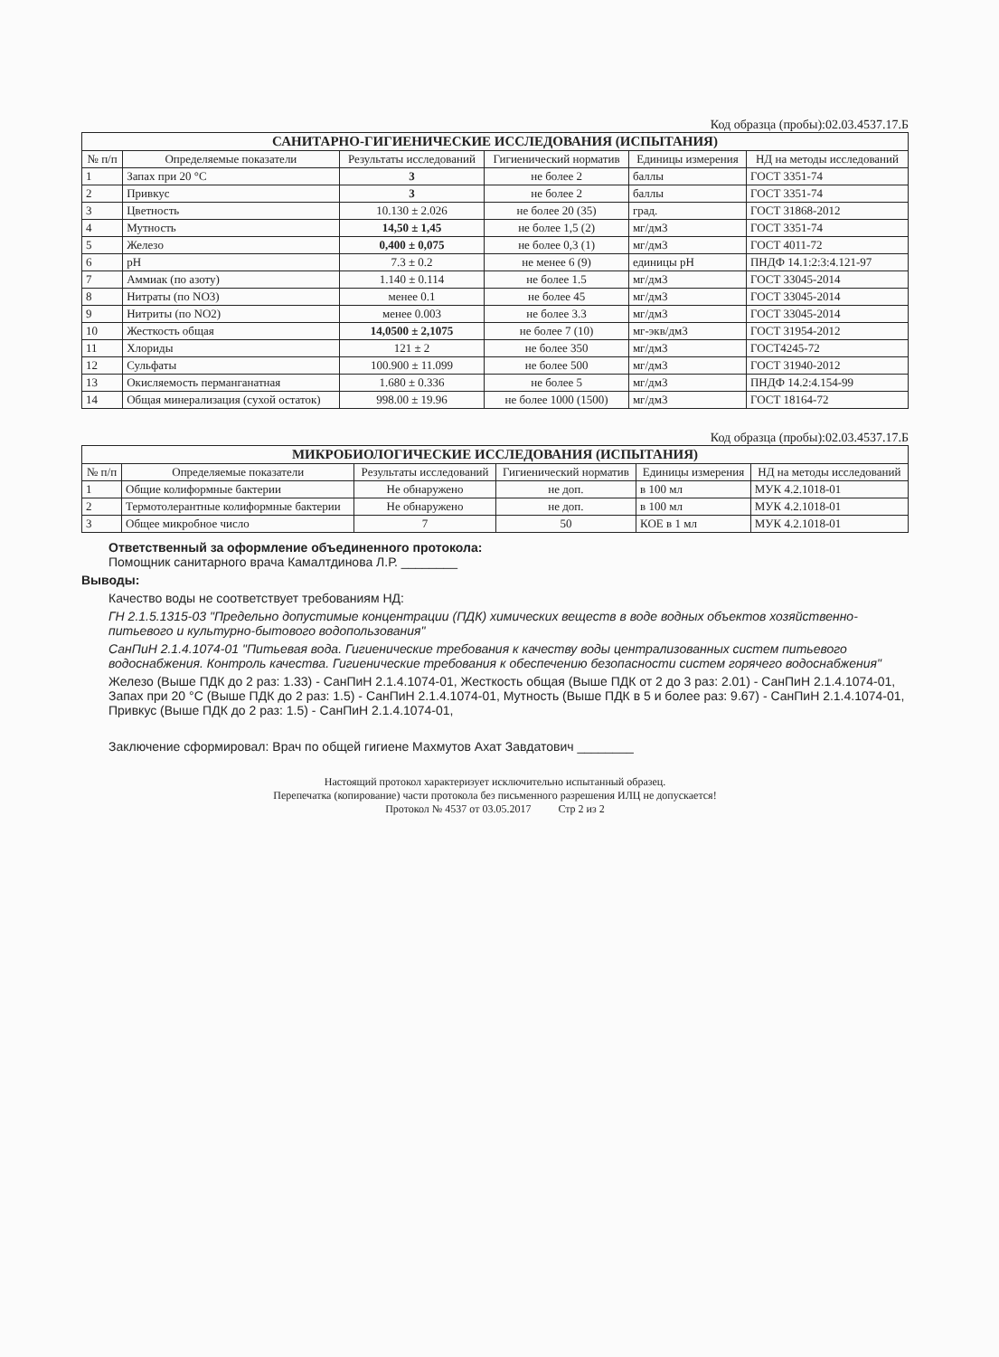Код образца (пробы):02.03.4537.17.Б
| САНИТАРНО-ГИГИЕНИЧЕСКИЕ ИССЛЕДОВАНИЯ (ИСПЫТАНИЯ) | | | | | |
| --- | --- | --- | --- | --- | --- |
| № п/п | Определяемые показатели | Результаты исследований | Гигиенический норматив | Единицы измерения | НД на методы исследований |
| 1 | Запах при 20 °C | 3 | не более 2 | баллы | ГОСТ 3351-74 |
| 2 | Привкус | 3 | не более 2 | баллы | ГОСТ 3351-74 |
| 3 | Цветность | 10.130 ± 2.026 | не более 20 (35) | град. | ГОСТ 31868-2012 |
| 4 | Мутность | 14,50 ± 1,45 | не более 1,5 (2) | мг/дм3 | ГОСТ 3351-74 |
| 5 | Железо | 0,400 ± 0,075 | не более 0,3 (1) | мг/дм3 | ГОСТ 4011-72 |
| 6 | pH | 7.3 ± 0.2 | не менее 6 (9) | единицы pH | ПНДФ 14.1:2:3:4.121-97 |
| 7 | Аммиак (по азоту) | 1.140 ± 0.114 | не более 1.5 | мг/дм3 | ГОСТ 33045-2014 |
| 8 | Нитраты (по NO3) | менее 0.1 | не более 45 | мг/дм3 | ГОСТ 33045-2014 |
| 9 | Нитриты (по NO2) | менее 0.003 | не более 3.3 | мг/дм3 | ГОСТ 33045-2014 |
| 10 | Жесткость общая | 14,0500 ± 2,1075 | не более 7 (10) | мг-экв/дм3 | ГОСТ 31954-2012 |
| 11 | Хлориды | 121 ± 2 | не более 350 | мг/дм3 | ГОСТ4245-72 |
| 12 | Сульфаты | 100.900 ± 11.099 | не более 500 | мг/дм3 | ГОСТ 31940-2012 |
| 13 | Окисляемость перманганатная | 1.680 ± 0.336 | не более 5 | мг/дм3 | ПНДФ 14.2:4.154-99 |
| 14 | Общая минерализация (сухой остаток) | 998.00 ± 19.96 | не более 1000 (1500) | мг/дм3 | ГОСТ 18164-72 |
Код образца (пробы):02.03.4537.17.Б
| МИКРОБИОЛОГИЧЕСКИЕ ИССЛЕДОВАНИЯ (ИСПЫТАНИЯ) | | | | | |
| --- | --- | --- | --- | --- | --- |
| № п/п | Определяемые показатели | Результаты исследований | Гигиенический норматив | Единицы измерения | НД на методы исследований |
| 1 | Общие колиформные бактерии | Не обнаружено | не доп. | в 100 мл | МУК 4.2.1018-01 |
| 2 | Термотолерантные колиформные бактерии | Не обнаружено | не доп. | в 100 мл | МУК 4.2.1018-01 |
| 3 | Общее микробное число | 7 | 50 | КОЕ в 1 мл | МУК 4.2.1018-01 |
Ответственный за оформление объединенного протокола:
Помощник санитарного врача Камалтдинова Л.Р. ________
Выводы:
Качество воды не соответствует требованиям НД:
ГН 2.1.5.1315-03 "Предельно допустимые концентрации (ПДК) химических веществ в воде водных объектов хозяйственно-питьевого и культурно-бытового водопользования"
СанПиН 2.1.4.1074-01 "Питьевая вода. Гигиенические требования к качеству воды централизованных систем питьевого водоснабжения. Контроль качества. Гигиенические требования к обеспечению безопасности систем горячего водоснабжения"
Железо (Выше ПДК до 2 раз: 1.33) - СанПиН 2.1.4.1074-01, Жесткость общая (Выше ПДК от 2 до 3 раз: 2.01) - СанПиН 2.1.4.1074-01, Запах при 20 °C (Выше ПДК до 2 раз: 1.5) - СанПиН 2.1.4.1074-01, Мутность (Выше ПДК в 5 и более раз: 9.67) - СанПиН 2.1.4.1074-01, Привкус (Выше ПДК до 2 раз: 1.5) - СанПиН 2.1.4.1074-01,
Заключение сформировал: Врач по общей гигиене Махмутов Ахат Завдатович ________
Настоящий протокол характеризует исключительно испытанный образец.
Перепечатка (копирование) части протокола без письменного разрешения ИЛЦ не допускается!
Протокол № 4537 от 03.05.2017 Стр 2 из 2